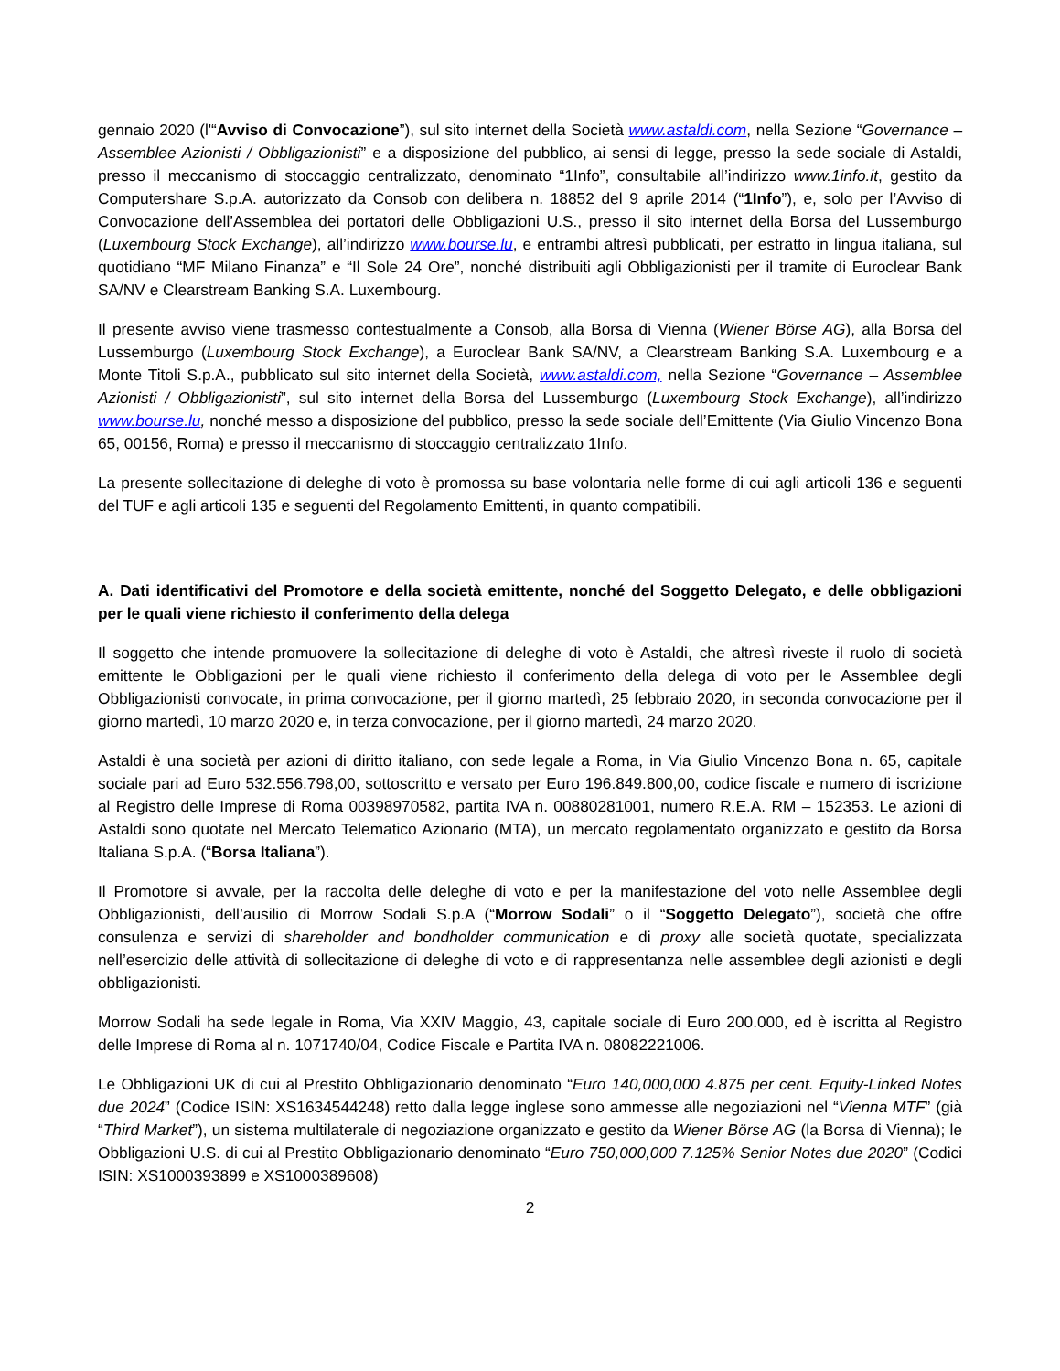gennaio 2020 (l'“Avviso di Convocazione”), sul sito internet della Società www.astaldi.com, nella Sezione “Governance – Assemblee Azionisti / Obbligazionisti” e a disposizione del pubblico, ai sensi di legge, presso la sede sociale di Astaldi, presso il meccanismo di stoccaggio centralizzato, denominato “1Info”, consultabile all’indirizzo www.1info.it, gestito da Computershare S.p.A. autorizzato da Consob con delibera n. 18852 del 9 aprile 2014 (“1Info”), e, solo per l’Avviso di Convocazione dell’Assemblea dei portatori delle Obbligazioni U.S., presso il sito internet della Borsa del Lussemburgo (Luxembourg Stock Exchange), all’indirizzo www.bourse.lu, e entrambi altresì pubblicati, per estratto in lingua italiana, sul quotidiano “MF Milano Finanza” e “Il Sole 24 Ore”, nonché distribuiti agli Obbligazionisti per il tramite di Euroclear Bank SA/NV e Clearstream Banking S.A. Luxembourg.
Il presente avviso viene trasmesso contestualmente a Consob, alla Borsa di Vienna (Wiener Börse AG), alla Borsa del Lussemburgo (Luxembourg Stock Exchange), a Euroclear Bank SA/NV, a Clearstream Banking S.A. Luxembourg e a Monte Titoli S.p.A., pubblicato sul sito internet della Società, www.astaldi.com, nella Sezione “Governance – Assemblee Azionisti / Obbligazionisti”, sul sito internet della Borsa del Lussemburgo (Luxembourg Stock Exchange), all’indirizzo www.bourse.lu, nonché messo a disposizione del pubblico, presso la sede sociale dell’Emittente (Via Giulio Vincenzo Bona 65, 00156, Roma) e presso il meccanismo di stoccaggio centralizzato 1Info.
La presente sollecitazione di deleghe di voto è promossa su base volontaria nelle forme di cui agli articoli 136 e seguenti del TUF e agli articoli 135 e seguenti del Regolamento Emittenti, in quanto compatibili.
A. Dati identificativi del Promotore e della società emittente, nonché del Soggetto Delegato, e delle obbligazioni per le quali viene richiesto il conferimento della delega
Il soggetto che intende promuovere la sollecitazione di deleghe di voto è Astaldi, che altresì riveste il ruolo di società emittente le Obbligazioni per le quali viene richiesto il conferimento della delega di voto per le Assemblee degli Obbligazionisti convocate, in prima convocazione, per il giorno martedì, 25 febbraio 2020, in seconda convocazione per il giorno martedì, 10 marzo 2020 e, in terza convocazione, per il giorno martedì, 24 marzo 2020.
Astaldi è una società per azioni di diritto italiano, con sede legale a Roma, in Via Giulio Vincenzo Bona n. 65, capitale sociale pari ad Euro 532.556.798,00, sottoscritto e versato per Euro 196.849.800,00, codice fiscale e numero di iscrizione al Registro delle Imprese di Roma 00398970582, partita IVA n. 00880281001, numero R.E.A. RM – 152353. Le azioni di Astaldi sono quotate nel Mercato Telematico Azionario (MTA), un mercato regolamentato organizzato e gestito da Borsa Italiana S.p.A. (“Borsa Italiana”).
Il Promotore si avvale, per la raccolta delle deleghe di voto e per la manifestazione del voto nelle Assemblee degli Obbligazionisti, dell’ausilio di Morrow Sodali S.p.A (“Morrow Sodali” o il “Soggetto Delegato”), società che offre consulenza e servizi di shareholder and bondholder communication e di proxy alle società quotate, specializzata nell’esercizio delle attività di sollecitazione di deleghe di voto e di rappresentanza nelle assemblee degli azionisti e degli obbligazionisti.
Morrow Sodali ha sede legale in Roma, Via XXIV Maggio, 43, capitale sociale di Euro 200.000, ed è iscritta al Registro delle Imprese di Roma al n. 1071740/04, Codice Fiscale e Partita IVA n. 08082221006.
Le Obbligazioni UK di cui al Prestito Obbligazionario denominato “Euro 140,000,000 4.875 per cent. Equity-Linked Notes due 2024” (Codice ISIN: XS1634544248) retto dalla legge inglese sono ammesse alle negoziazioni nel “Vienna MTF” (già “Third Market”), un sistema multilaterale di negoziazione organizzato e gestito da Wiener Börse AG (la Borsa di Vienna); le Obbligazioni U.S. di cui al Prestito Obbligazionario denominato “Euro 750,000,000 7.125% Senior Notes due 2020” (Codici ISIN: XS1000393899 e XS1000389608)
2